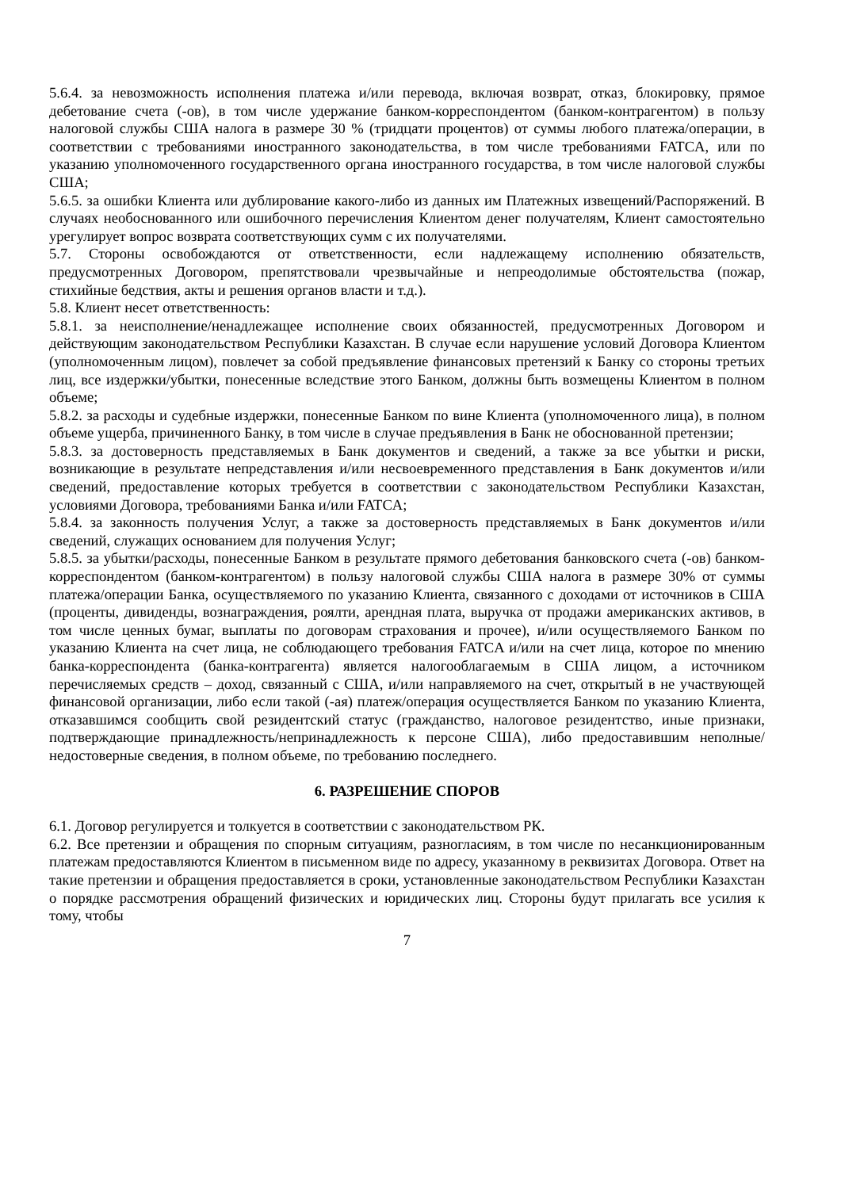5.6.4. за невозможность исполнения платежа и/или перевода, включая возврат, отказ, блокировку, прямое дебетование счета (-ов), в том числе удержание банком-корреспондентом (банком-контрагентом) в пользу налоговой службы США налога в размере 30 % (тридцати процентов) от суммы любого платежа/операции, в соответствии с требованиями иностранного законодательства, в том числе требованиями FATCA, или по указанию уполномоченного государственного органа иностранного государства, в том числе налоговой службы США;
5.6.5. за ошибки Клиента или дублирование какого-либо из данных им Платежных извещений/Распоряжений. В случаях необоснованного или ошибочного перечисления Клиентом денег получателям, Клиент самостоятельно урегулирует вопрос возврата соответствующих сумм с их получателями.
5.7. Стороны освобождаются от ответственности, если надлежащему исполнению обязательств, предусмотренных Договором, препятствовали чрезвычайные и непреодолимые обстоятельства (пожар, стихийные бедствия, акты и решения органов власти и т.д.).
5.8. Клиент несет ответственность:
5.8.1. за неисполнение/ненадлежащее исполнение своих обязанностей, предусмотренных Договором и действующим законодательством Республики Казахстан. В случае если нарушение условий Договора Клиентом (уполномоченным лицом), повлечет за собой предъявление финансовых претензий к Банку со стороны третьих лиц, все издержки/убытки, понесенные вследствие этого Банком, должны быть возмещены Клиентом в полном объеме;
5.8.2. за расходы и судебные издержки, понесенные Банком по вине Клиента (уполномоченного лица), в полном объеме ущерба, причиненного Банку, в том числе в случае предъявления в Банк не обоснованной претензии;
5.8.3. за достоверность представляемых в Банк документов и сведений, а также за все убытки и риски, возникающие в результате непредставления и/или несвоевременного представления в Банк документов и/или сведений, предоставление которых требуется в соответствии с законодательством Республики Казахстан, условиями Договора, требованиями Банка и/или FATCA;
5.8.4. за законность получения Услуг, а также за достоверность представляемых в Банк документов и/или сведений, служащих основанием для получения Услуг;
5.8.5. за убытки/расходы, понесенные Банком в результате прямого дебетования банковского счета (-ов) банком-корреспондентом (банком-контрагентом) в пользу налоговой службы США налога в размере 30% от суммы платежа/операции Банка, осуществляемого по указанию Клиента, связанного с доходами от источников в США (проценты, дивиденды, вознаграждения, роялти, арендная плата, выручка от продажи американских активов, в том числе ценных бумаг, выплаты по договорам страхования и прочее), и/или осуществляемого Банком по указанию Клиента на счет лица, не соблюдающего требования FATCA и/или на счет лица, которое по мнению банка-корреспондента (банка-контрагента) является налогооблагаемым в США лицом, а источником перечисляемых средств – доход, связанный с США, и/или направляемого на счет, открытый в не участвующей финансовой организации, либо если такой (-ая) платеж/операция осуществляется Банком по указанию Клиента, отказавшимся сообщить свой резидентский статус (гражданство, налоговое резидентство, иные признаки, подтверждающие принадлежность/непринадлежность к персоне США), либо предоставившим неполные/недостоверные сведения, в полном объеме, по требованию последнего.
6. РАЗРЕШЕНИЕ СПОРОВ
6.1. Договор регулируется и толкуется в соответствии с законодательством РК.
6.2. Все претензии и обращения по спорным ситуациям, разногласиям, в том числе по несанкционированным платежам предоставляются Клиентом в письменном виде по адресу, указанному в реквизитах Договора. Ответ на такие претензии и обращения предоставляется в сроки, установленные законодательством Республики Казахстан о порядке рассмотрения обращений физических и юридических лиц. Стороны будут прилагать все усилия к тому, чтобы
7